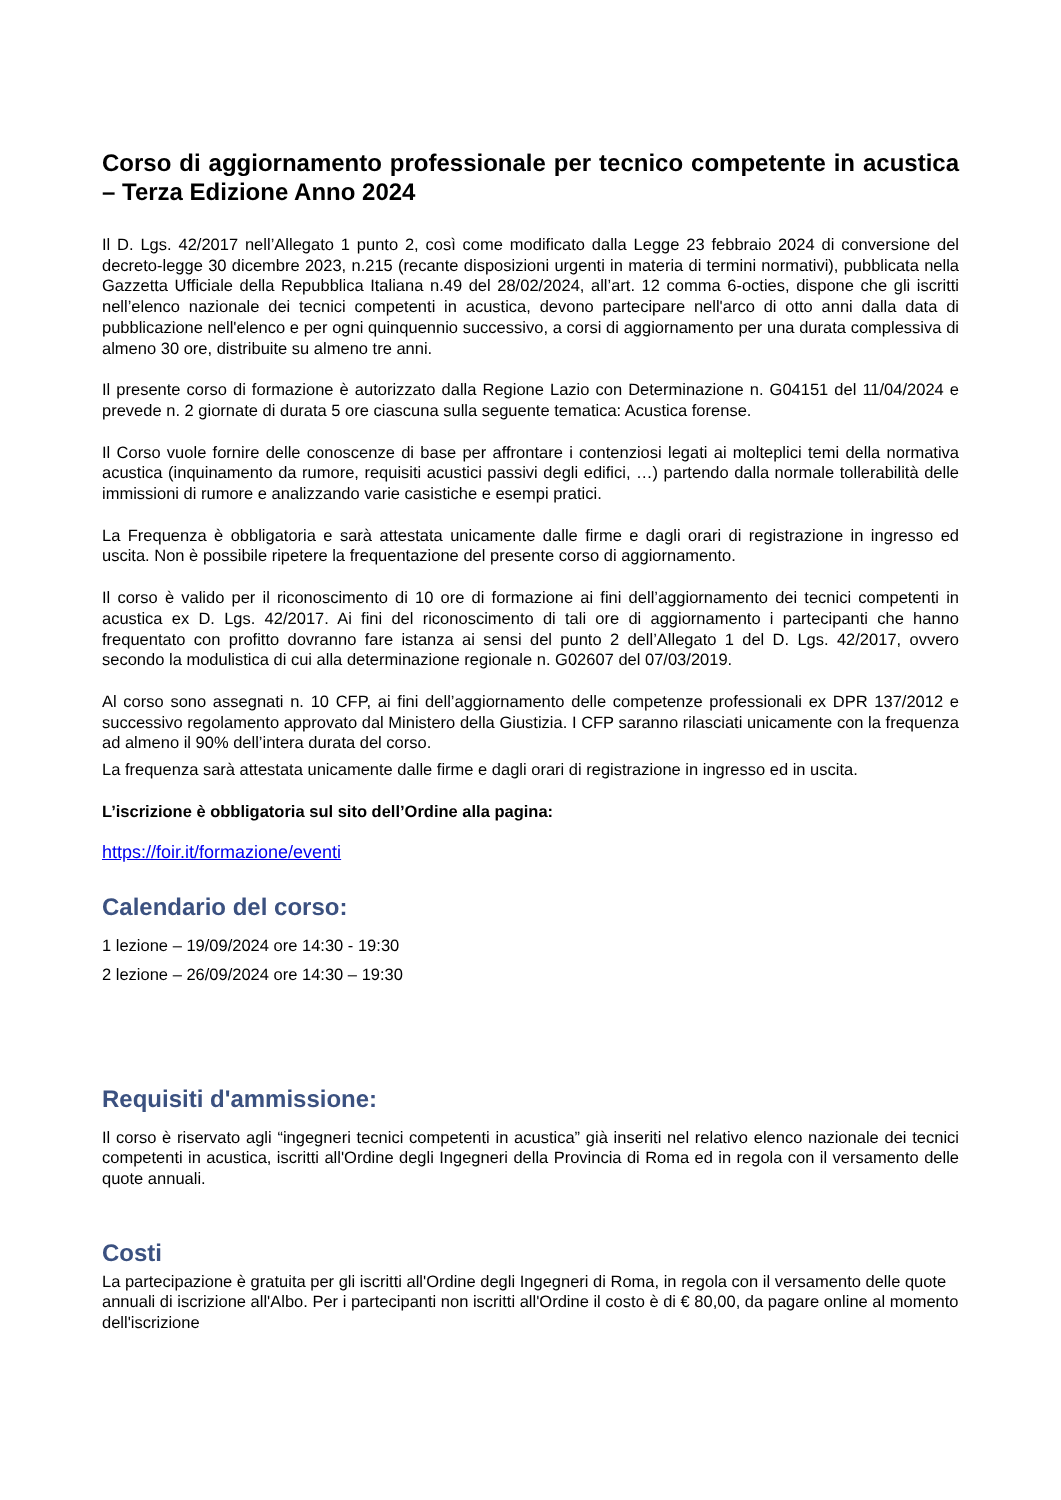Corso di aggiornamento professionale per tecnico competente in acustica – Terza Edizione Anno 2024
Il D. Lgs. 42/2017 nell’Allegato 1 punto 2, così come modificato dalla Legge 23 febbraio 2024 di conversione del decreto-legge 30 dicembre 2023, n.215 (recante disposizioni urgenti in materia di termini normativi), pubblicata nella Gazzetta Ufficiale della Repubblica Italiana n.49 del 28/02/2024, all’art. 12 comma 6-octies, dispone che gli iscritti nell’elenco nazionale dei tecnici competenti in acustica, devono partecipare nell'arco di otto anni dalla data di pubblicazione nell'elenco e per ogni quinquennio successivo, a corsi di aggiornamento per una durata complessiva di almeno 30 ore, distribuite su almeno tre anni.
Il presente corso di formazione è autorizzato dalla Regione Lazio con Determinazione n. G04151 del 11/04/2024 e prevede n. 2 giornate di durata 5 ore ciascuna sulla seguente tematica: Acustica forense.
Il Corso vuole fornire delle conoscenze di base per affrontare i contenziosi legati ai molteplici temi della normativa acustica (inquinamento da rumore, requisiti acustici passivi degli edifici, …) partendo dalla normale tollerabilità delle immissioni di rumore e analizzando varie casistiche e esempi pratici.
La Frequenza è obbligatoria e sarà attestata unicamente dalle firme e dagli orari di registrazione in ingresso ed uscita. Non è possibile ripetere la frequentazione del presente corso di aggiornamento.
Il corso è valido per il riconoscimento di 10 ore di formazione ai fini dell’aggiornamento dei tecnici competenti in acustica ex D. Lgs. 42/2017. Ai fini del riconoscimento di tali ore di aggiornamento i partecipanti che hanno frequentato con profitto dovranno fare istanza ai sensi del punto 2 dell’Allegato 1 del D. Lgs. 42/2017, ovvero secondo la modulistica di cui alla determinazione regionale n. G02607 del 07/03/2019.
Al corso sono assegnati n. 10 CFP, ai fini dell’aggiornamento delle competenze professionali ex DPR 137/2012 e successivo regolamento approvato dal Ministero della Giustizia. I CFP saranno rilasciati unicamente con la frequenza ad almeno il 90% dell’intera durata del corso.
La frequenza sarà attestata unicamente dalle firme e dagli orari di registrazione in ingresso ed in uscita.
L’iscrizione è obbligatoria sul sito dell’Ordine alla pagina:
https://foir.it/formazione/eventi
Calendario del corso:
1 lezione – 19/09/2024 ore 14:30 - 19:30
2 lezione – 26/09/2024 ore 14:30 – 19:30
Requisiti d'ammissione:
Il corso è riservato agli “ingegneri tecnici competenti in acustica” già inseriti nel relativo elenco nazionale dei tecnici competenti in acustica, iscritti all'Ordine degli Ingegneri della Provincia di Roma ed in regola con il versamento delle quote annuali.
Costi
La partecipazione è gratuita per gli iscritti all'Ordine degli Ingegneri di Roma, in regola con il versamento delle quote annuali di iscrizione all'Albo. Per i partecipanti non iscritti all'Ordine il costo è di € 80,00, da pagare online al momento dell'iscrizione